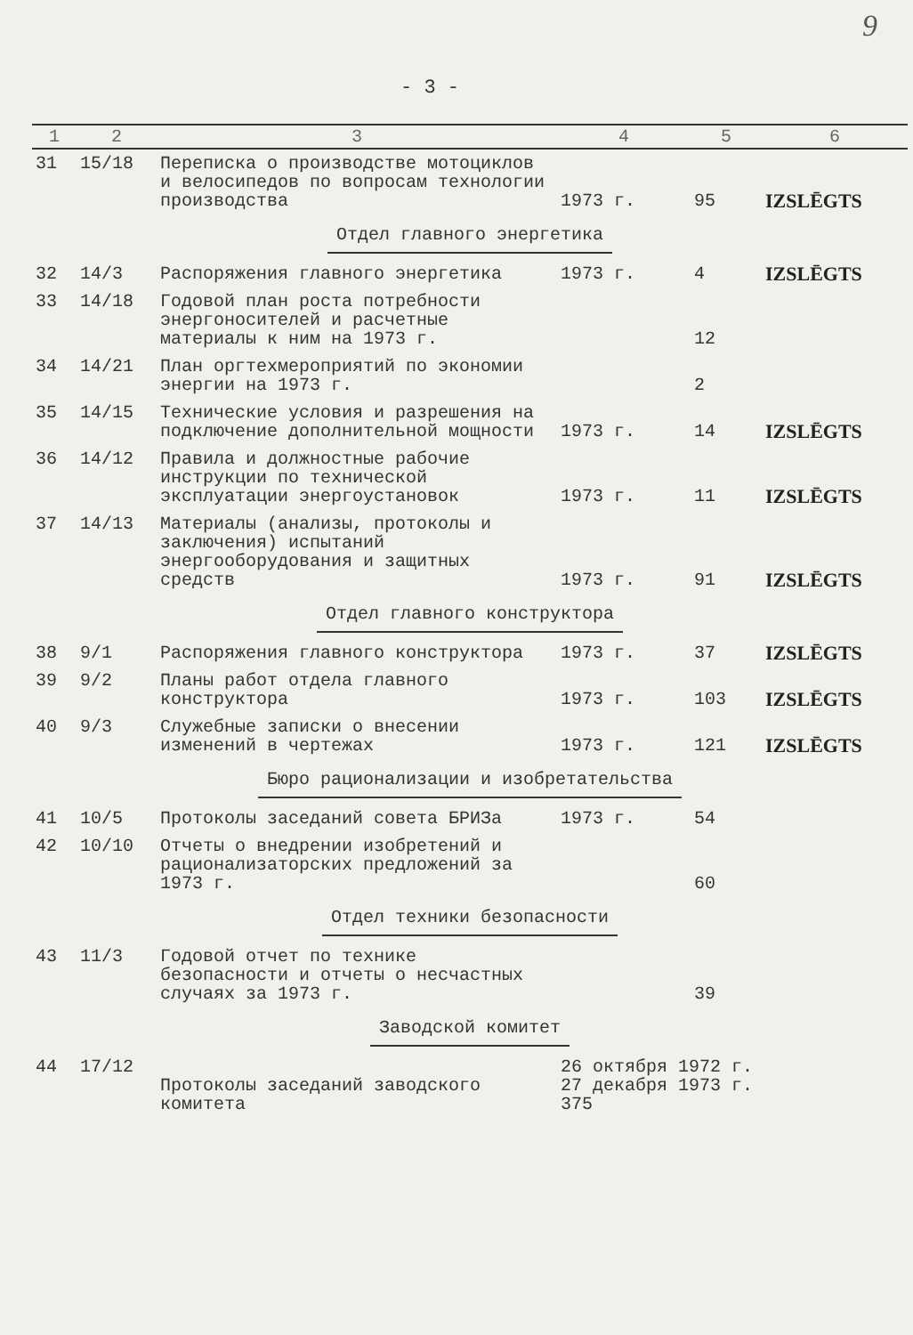9
- 3 -
| 1 | 2 | 3 | 4 | 5 | 6 |
| --- | --- | --- | --- | --- | --- |
| 31 | 15/18 | Переписка о производстве мотоциклов и велосипедов по вопросам технологии производства | 1973 г. | 95 | IZSLĒGTS |
| Отдел главного энергетика | | | | | |
| 32 | 14/3 | Распоряжения главного энергетика | 1973 г. | 4 | IZSLĒGTS |
| 33 | 14/18 | Годовой план роста потребности энергоносителей и расчетные материалы к ним на 1973 г. | | 12 | |
| 34 | 14/21 | План оргтехмероприятий по экономии энергии на 1973 г. | | 2 | |
| 35 | 14/15 | Технические условия и разрешения на подключение дополнительной мощности | 1973 г. | 14 | IZSLĒGTS |
| 36 | 14/12 | Правила и должностные рабочие инструкции по технической эксплуатации энергоустановок | 1973 г. | 11 | IZSLĒGTS |
| 37 | 14/13 | Материалы (анализы, протоколы и заключения) испытаний энергооборудования и защитных средств | 1973 г. | 91 | IZSLĒGTS |
| Отдел главного конструктора | | | | | |
| 38 | 9/1 | Распоряжения главного конструктора | 1973 г. | 37 | IZSLĒGTS |
| 39 | 9/2 | Планы работ отдела главного конструктора | 1973 г. | 103 | IZSLĒGTS |
| 40 | 9/3 | Служебные записки о внесении изменений в чертежах | 1973 г. | 121 | IZSLĒGTS |
| Бюро рационализации и изобретательства | | | | | |
| 41 | 10/5 | Протоколы заседаний совета БРИЗа | 1973 г. | 54 | |
| 42 | 10/10 | Отчеты о внедрении изобретений и рационализаторских предложений за 1973 г. | | 60 | |
| Отдел техники безопасности | | | | | |
| 43 | 11/3 | Годовой отчет по технике безопасности и отчеты о несчастных случаях за 1973 г. | | 39 | |
| Заводской комитет | | | | | |
| 44 | 17/12 | Протоколы заседаний заводского комитета | 26 октября 1972 г. 27 декабря 1973 г. 375 | | |